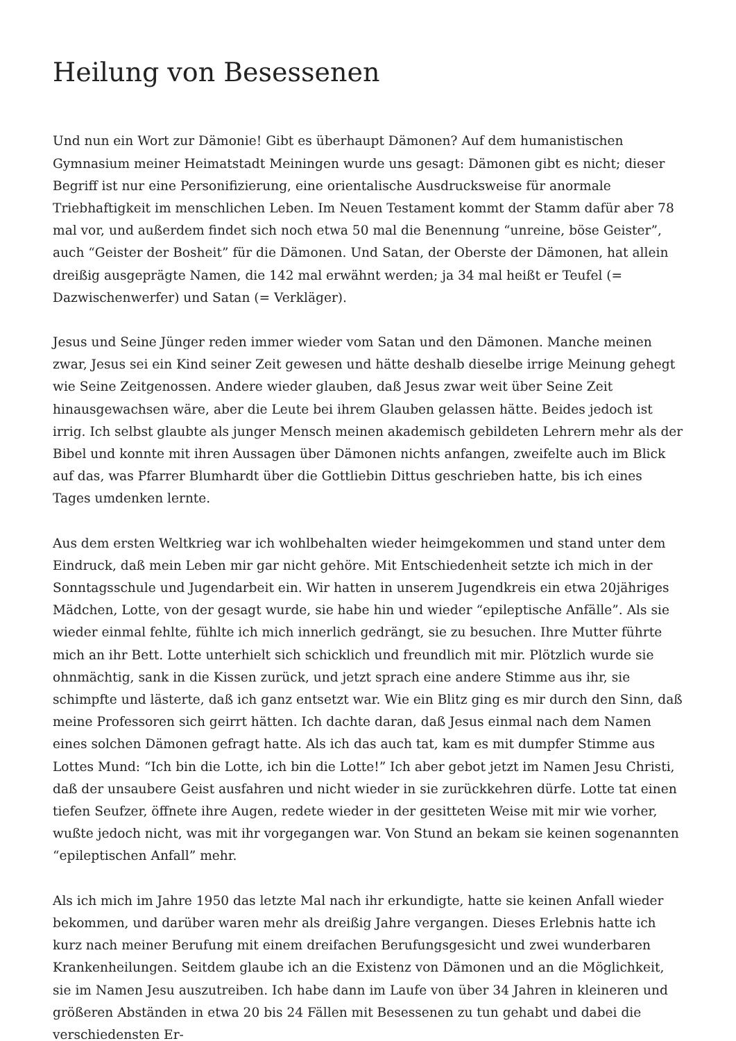Heilung von Besessenen
Und nun ein Wort zur Dämonie! Gibt es überhaupt Dämonen? Auf dem humanistischen Gymnasium meiner Heimatstadt Meiningen wurde uns gesagt: Dämonen gibt es nicht; dieser Begriff ist nur eine Personifizierung, eine orientalische Ausdrucksweise für anormale Triebhaftigkeit im menschlichen Leben. Im Neuen Testament kommt der Stamm dafür aber 78 mal vor, und außerdem findet sich noch etwa 50 mal die Benennung “unreine, böse Geister”, auch “Geister der Bosheit” für die Dämonen. Und Satan, der Oberste der Dämonen, hat allein dreißig ausgeprägte Namen, die 142 mal erwähnt werden; ja 34 mal heißt er Teufel (= Dazwischenwerfer) und Satan (= Verkläger).
Jesus und Seine Jünger reden immer wieder vom Satan und den Dämonen. Manche meinen zwar, Jesus sei ein Kind seiner Zeit gewesen und hätte deshalb dieselbe irrige Meinung gehegt wie Seine Zeitgenossen. Andere wieder glauben, daß Jesus zwar weit über Seine Zeit hinausgewachsen wäre, aber die Leute bei ihrem Glauben gelassen hätte. Beides jedoch ist irrig. Ich selbst glaubte als junger Mensch meinen akademisch gebildeten Lehrern mehr als der Bibel und konnte mit ihren Aussagen über Dämonen nichts anfangen, zweifelte auch im Blick auf das, was Pfarrer Blumhardt über die Gottliebin Dittus geschrieben hatte, bis ich eines Tages umdenken lernte.
Aus dem ersten Weltkrieg war ich wohlbehalten wieder heimgekommen und stand unter dem Eindruck, daß mein Leben mir gar nicht gehöre. Mit Entschiedenheit setzte ich mich in der Sonntagsschule und Jugendarbeit ein. Wir hatten in unserem Jugendkreis ein etwa 20jähriges Mädchen, Lotte, von der gesagt wurde, sie habe hin und wieder “epileptische Anfälle”. Als sie wieder einmal fehlte, fühlte ich mich innerlich gedrängt, sie zu besuchen. Ihre Mutter führte mich an ihr Bett. Lotte unterhielt sich schicklich und freundlich mit mir. Plötzlich wurde sie ohnmächtig, sank in die Kissen zurück, und jetzt sprach eine andere Stimme aus ihr, sie schimpfte und lästerte, daß ich ganz entsetzt war. Wie ein Blitz ging es mir durch den Sinn, daß meine Professoren sich geirrt hätten. Ich dachte daran, daß Jesus einmal nach dem Namen eines solchen Dämonen gefragt hatte. Als ich das auch tat, kam es mit dumpfer Stimme aus Lottes Mund: “Ich bin die Lotte, ich bin die Lotte!” Ich aber gebot jetzt im Namen Jesu Christi, daß der unsaubere Geist ausfahren und nicht wieder in sie zurückkehren dürfe. Lotte tat einen tiefen Seufzer, öffnete ihre Augen, redete wieder in der gesitteten Weise mit mir wie vorher, wußte jedoch nicht, was mit ihr vorgegangen war. Von Stund an bekam sie keinen sogenannten “epileptischen Anfall” mehr.
Als ich mich im Jahre 1950 das letzte Mal nach ihr erkundigte, hatte sie keinen Anfall wieder bekommen, und darüber waren mehr als dreißig Jahre vergangen. Dieses Erlebnis hatte ich kurz nach meiner Berufung mit einem dreifachen Berufungsgesicht und zwei wunderbaren Krankenheilungen. Seitdem glaube ich an die Existenz von Dämonen und an die Möglichkeit, sie im Namen Jesu auszutreiben. Ich habe dann im Laufe von über 34 Jahren in kleineren und größeren Abständen in etwa 20 bis 24 Fällen mit Besessenen zu tun gehabt und dabei die verschiedensten Er-